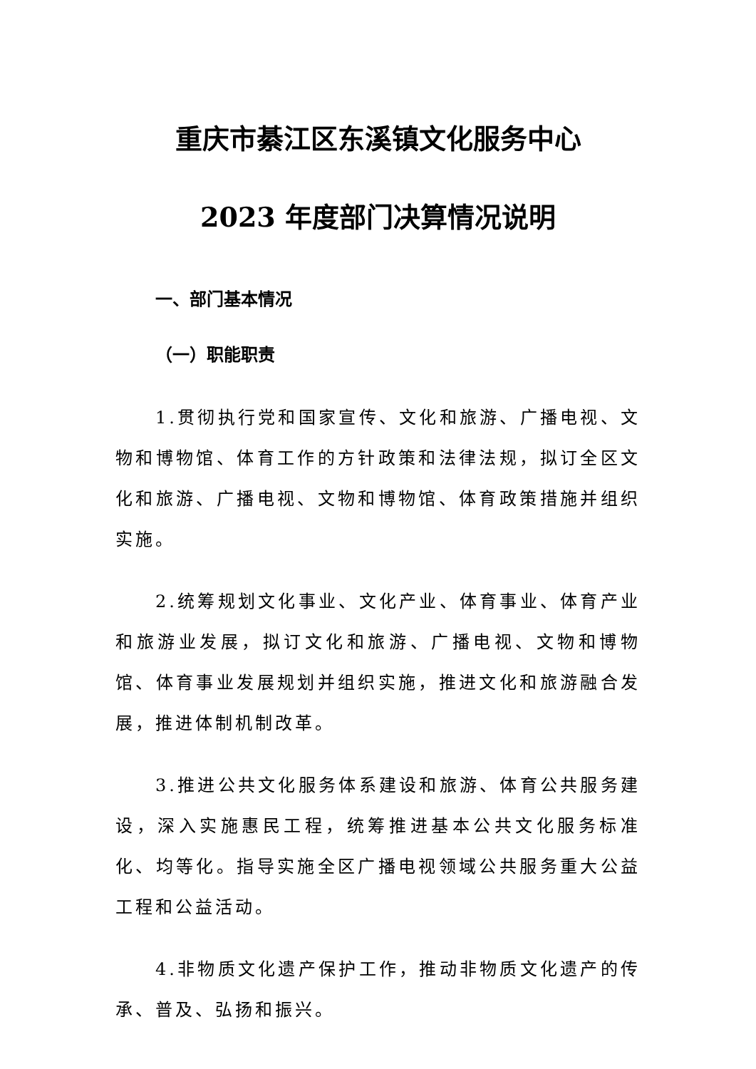重庆市綦江区东溪镇文化服务中心
2023 年度部门决算情况说明
一、部门基本情况
（一）职能职责
1.贯彻执行党和国家宣传、文化和旅游、广播电视、文物和博物馆、体育工作的方针政策和法律法规，拟订全区文化和旅游、广播电视、文物和博物馆、体育政策措施并组织实施。
2.统筹规划文化事业、文化产业、体育事业、体育产业和旅游业发展，拟订文化和旅游、广播电视、文物和博物馆、体育事业发展规划并组织实施，推进文化和旅游融合发展，推进体制机制改革。
3.推进公共文化服务体系建设和旅游、体育公共服务建设，深入实施惠民工程，统筹推进基本公共文化服务标准化、均等化。指导实施全区广播电视领域公共服务重大公益工程和公益活动。
4.非物质文化遗产保护工作，推动非物质文化遗产的传承、普及、弘扬和振兴。